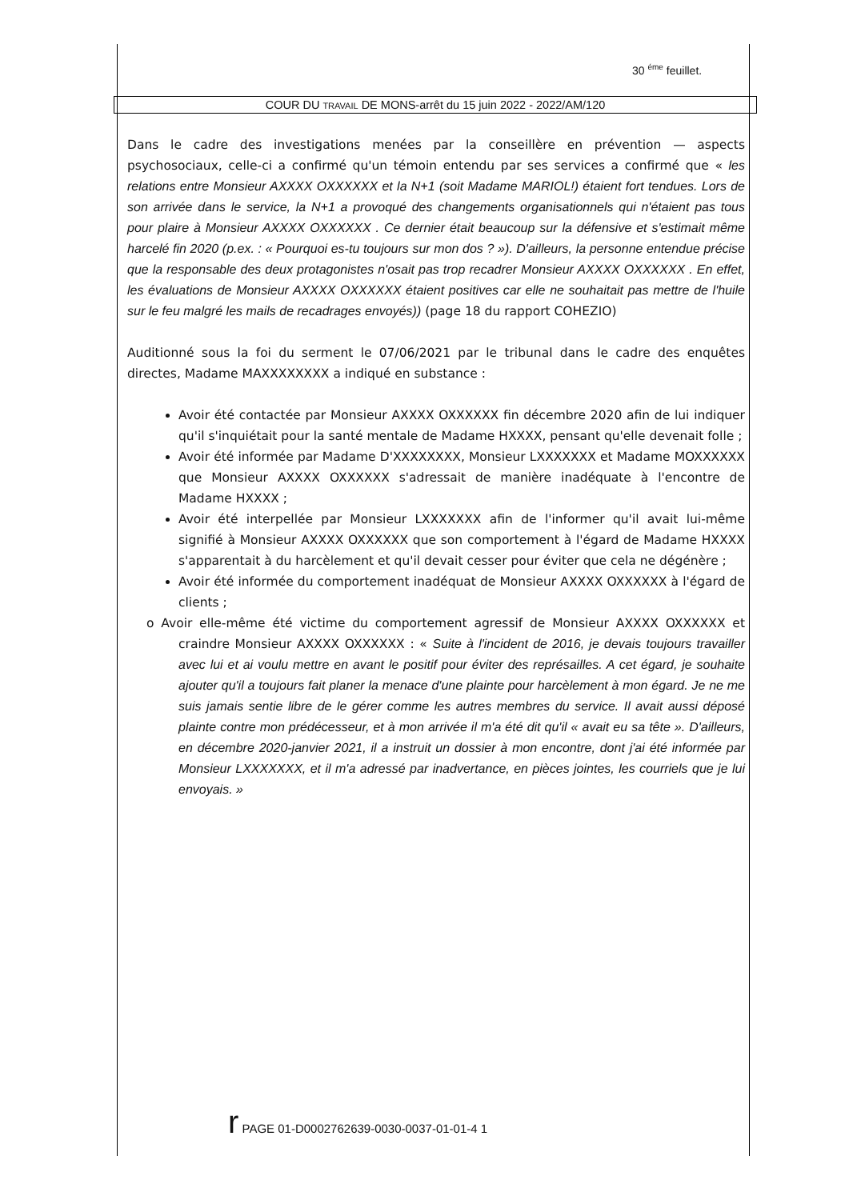30 <sup>éme</sup> feuillet.
COUR DU TRAVAIL DE MONS-arrêt du 15 juin 2022 - 2022/AM/120
Dans le cadre des investigations menées par la conseillère en prévention — aspects psychosociaux, celle-ci a confirmé qu'un témoin entendu par ses services a confirmé que « les relations entre Monsieur AXXXX OXXXXXX et la N+1 (soit Madame MARIOL!) étaient fort tendues. Lors de son arrivée dans le service, la N+1 a provoqué des changements organisationnels qui n'étaient pas tous pour plaire à Monsieur AXXXX OXXXXXX . Ce dernier était beaucoup sur la défensive et s'estimait même harcelé fin 2020 (p.ex. : « Pourquoi es-tu toujours sur mon dos ? »). D'ailleurs, la personne entendue précise que la responsable des deux protagonistes n'osait pas trop recadrer Monsieur AXXXX OXXXXXX . En effet, les évaluations de Monsieur AXXXX OXXXXXX étaient positives car elle ne souhaitait pas mettre de l'huile sur le feu malgré les mails de recadrages envoyés)) (page 18 du rapport COHEZIO)
Auditionné sous la foi du serment le 07/06/2021 par le tribunal dans le cadre des enquêtes directes, Madame MAXXXXXXXX a indiqué en substance :
Avoir été contactée par Monsieur AXXXX OXXXXXX fin décembre 2020 afin de lui indiquer qu'il s'inquiétait pour la santé mentale de Madame HXXXX, pensant qu'elle devenait folle ;
Avoir été informée par Madame D'XXXXXXXX, Monsieur LXXXXXXX et Madame MOXXXXXX que Monsieur AXXXX OXXXXXX s'adressait de manière inadéquate à l'encontre de Madame HXXXX ;
Avoir été interpellée par Monsieur LXXXXXXX afin de l'informer qu'il avait lui-même signifié à Monsieur AXXXX OXXXXXX que son comportement à l'égard de Madame HXXXX s'apparentait à du harcèlement et qu'il devait cesser pour éviter que cela ne dégénère ;
Avoir été informée du comportement inadéquat de Monsieur AXXXX OXXXXXX à l'égard de clients ;
o Avoir elle-même été victime du comportement agressif de Monsieur AXXXX OXXXXXX et craindre Monsieur AXXXX OXXXXXX : « Suite à l'incident de 2016, je devais toujours travailler avec lui et ai voulu mettre en avant le positif pour éviter des représailles. A cet égard, je souhaite ajouter qu'il a toujours fait planer la menace d'une plainte pour harcèlement à mon égard. Je ne me suis jamais sentie libre de le gérer comme les autres membres du service. Il avait aussi déposé plainte contre mon prédécesseur, et à mon arrivée il m'a été dit qu'il « avait eu sa tête ». D'ailleurs, en décembre 2020-janvier 2021, il a instruit un dossier à mon encontre, dont j'ai été informée par Monsieur LXXXXXXX, et il m'a adressé par inadvertance, en pièces jointes, les courriels que je lui envoyais. »
r PAGE 01-D0002762639-0030-0037-01-01-4 1